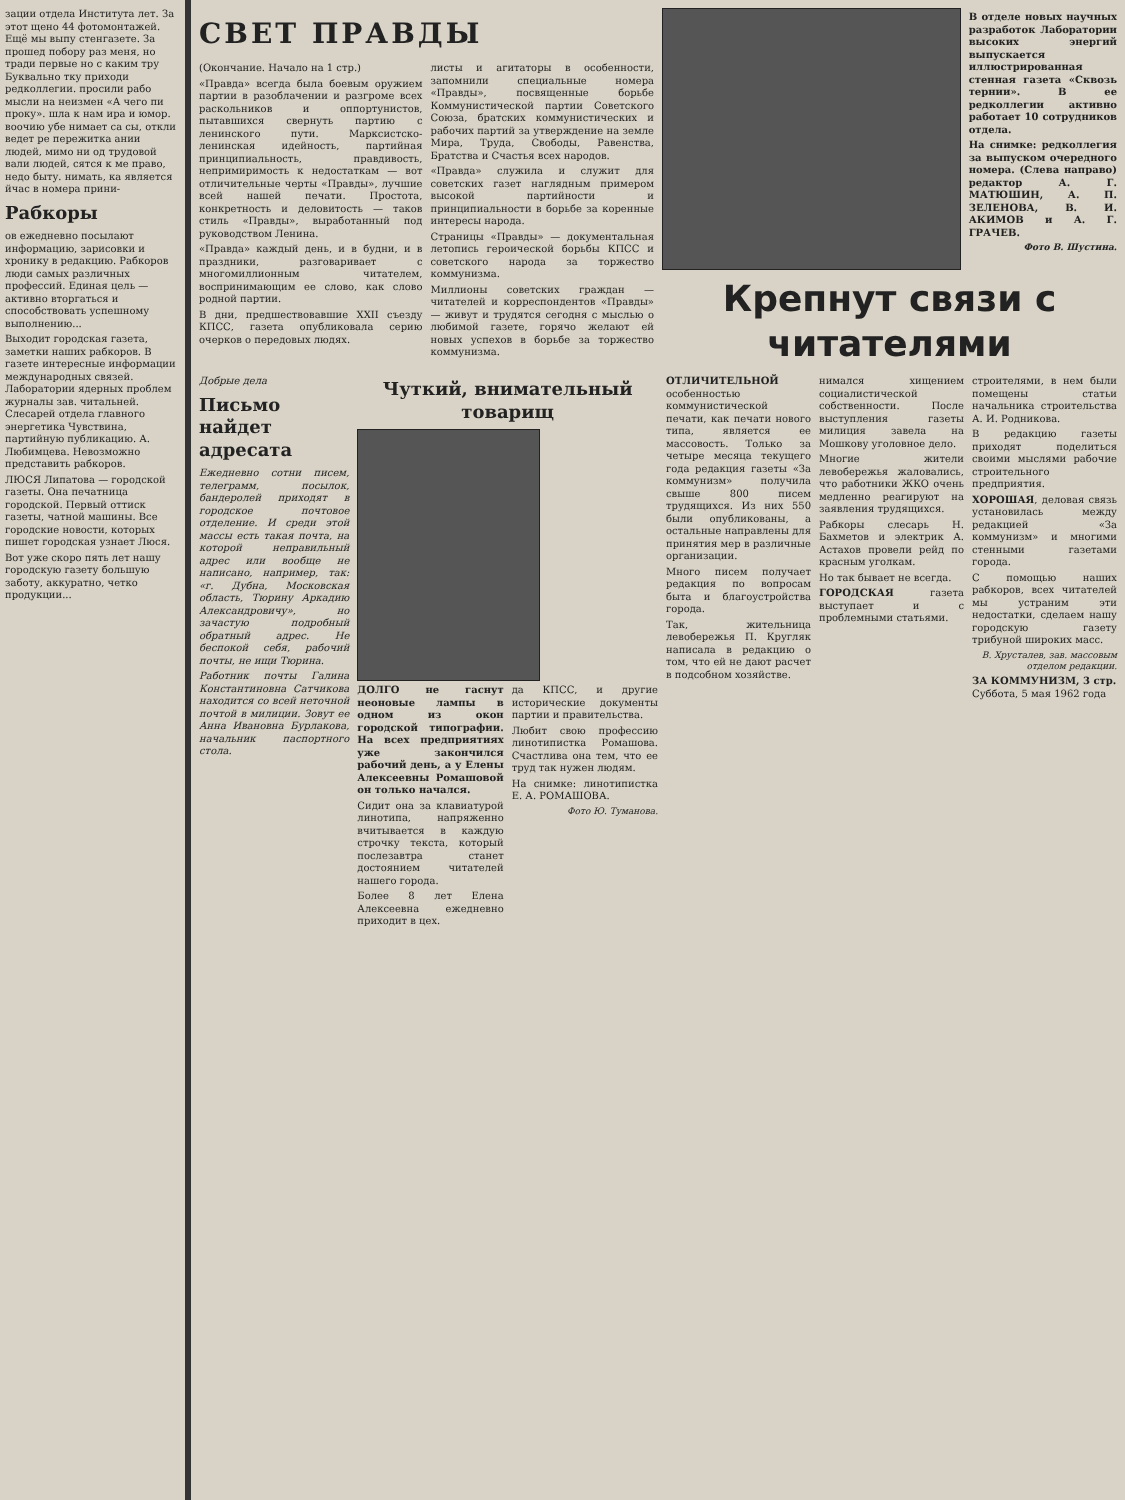зации отдела Института лет. За этот щено 44 фотомонтажей. Ещё мы выпу стенгазете. За прошед побору раз меня, но тради первые но с каким тру Буквально тку приходи редколлегии. просили рабо мысли на неизмен «А чего пи проку». шла к нам ира и юмор. воочию убе нимает са сы, откли ведет ре пережитка ании людей, мимо ни од трудовой вали людей, сятся к ме право, недо быту. нимать, ка является йчас в номера прини-
Рабкоры
ов ежедневно посылают информацию, зарисовки и хронику в редакцию. Рабкоров люди самых различных профессий. Единая цель — активно вторгаться и способствовать успешному выполнению...
Выходит городская газета, заметки наших рабкоров. В газете интересные информации международных связей. Лаборатории ядерных проблем журналы зав. читальней. Слесарей отдела главного энергетика Чувствина, партийную публикацию. А. Любимцева. Невозможно представить рабкоров.
ЛЮСЯ Липатова — городской газеты. Она печатница городской. Первый оттиск газеты, чатной машины. Все городские новости, которых пишет городская узнает Люся.
Вот уже скоро пять лет нашу городскую газету большую заботу, аккуратно, четко продукции...
СВЕТ ПРАВДЫ
(Окончание. Начало на 1 стр.)
«Правда» всегда была боевым оружием партии в разоблачении и разгроме всех раскольников и оппортунистов, пытавшихся свернуть партию с ленинского пути. Марксистско-ленинская идейность, партийная принципиальность, правдивость, непримиримость к недостаткам — вот отличительные черты «Правды», лучшие всей нашей печати. Простота, конкретность и деловитость — таков стиль «Правды», выработанный под руководством Ленина.
«Правда» каждый день, и в будни, и в праздники, разговаривает с многомиллионным читателем, воспринимающим ее слово, как слово родной партии.
В дни, предшествовавшие XXII съезду КПСС, газета опубликовала серию очерков о передовых людях.
листы и агитаторы в особенности, запомнили специальные номера «Правды», посвященные борьбе Коммунистической партии Советского Союза, братских коммунистических и рабочих партий за утверждение на земле Мира, Труда, Свободы, Равенства, Братства и Счастья всех народов.
«Правда» служила и служит для советских газет наглядным примером высокой партийности и принципиальности в борьбе за коренные интересы народа.
Страницы «Правды» — документальная летопись героической борьбы КПСС и советского народа за торжество коммунизма.
Миллионы советских граждан — читателей и корреспондентов «Правды» — живут и трудятся сегодня с мыслью о любимой газете, горячо желают ей новых успехов в борьбе за торжество коммунизма.
В отделе новых научных разработок Лаборатории высоких энергий выпускается иллюстрированная стенная газета «Сквозь тернии». В ее редколлегии активно работает 10 сотрудников отдела.
На снимке: редколлегия за выпуском очередного номера. (Слева направо) редактор А. Г. МАТЮШИН, А. П. ЗЕЛЕНОВА, В. И. АКИМОВ и А. Г. ГРАЧЕВ.
Фото В. Шустина.
Крепнут связи с читателями
Добрые дела
Письмо найдет адресата
Ежедневно сотни писем, телеграмм, посылок, бандеролей приходят в городское почтовое отделение. И среди этой массы есть такая почта, на которой неправильный адрес или вообще не написано, например, так: «г. Дубна, Московская область, Тюрину Аркадию Александровичу», но зачастую подробный обратный адрес. Не беспокой себя, рабочий почты, не ищи Тюрина.
Работник почты Галина Константиновна Сатчикова находится со всей неточной почтой в милиции. Зовут ее Анна Ивановна Бурлакова, начальник паспортного стола.
Чуткий, внимательный товарищ
ДОЛГО не гаснут неоновые лампы в одном из окон городской типографии. На всех предприятиях уже закончился рабочий день, а у Елены Алексеевны Ромашовой он только начался.
Сидит она за клавиатурой линотипа, напряженно вчитывается в каждую строчку текста, который послезавтра станет достоянием читателей нашего города.
Более 8 лет Елена Алексеевна ежедневно приходит в цех.
да КПСС, и другие исторические документы партии и правительства.
Любит свою профессию линотипистка Ромашова. Счастлива она тем, что ее труд так нужен людям.
На снимке: линотипистка Е. А. РОМАШОВА.
Фото Ю. Туманова.
ОТЛИЧИТЕЛЬНОЙ особенностью коммунистической печати, как печати нового типа, является ее массовость. Только за четыре месяца текущего года редакция газеты «За коммунизм» получила свыше 800 писем трудящихся. Из них 550 были опубликованы, а остальные направлены для принятия мер в различные организации.
Много писем получает редакция по вопросам быта и благоустройства города.
Так, жительница левобережья П. Кругляк написала в редакцию о том, что ей не дают расчет в подсобном хозяйстве.
нимался хищением социалистической собственности. После выступления газеты милиция завела на Мошкову уголовное дело.
Многие жители левобережья жаловались, что работники ЖКО очень медленно реагируют на заявления трудящихся.
Рабкоры слесарь Н. Бахметов и электрик А. Астахов провели рейд по красным уголкам.
Но так бывает не всегда.
ГОРОДСКАЯ газета выступает и с проблемными статьями.
строителями, в нем были помещены статьи начальника строительства А. И. Родникова.
В редакцию газеты приходят поделиться своими мыслями рабочие строительного предприятия.
ХОРОШАЯ, деловая связь установилась между редакцией «За коммунизм» и многими стенными газетами города.
С помощью наших рабкоров, всех читателей мы устраним эти недостатки, сделаем нашу городскую газету трибуной широких масс.
В. Хрусталев, зав. массовым отделом редакции.
ЗА КОММУНИЗМ, 3 стр.
Суббота, 5 мая 1962 года